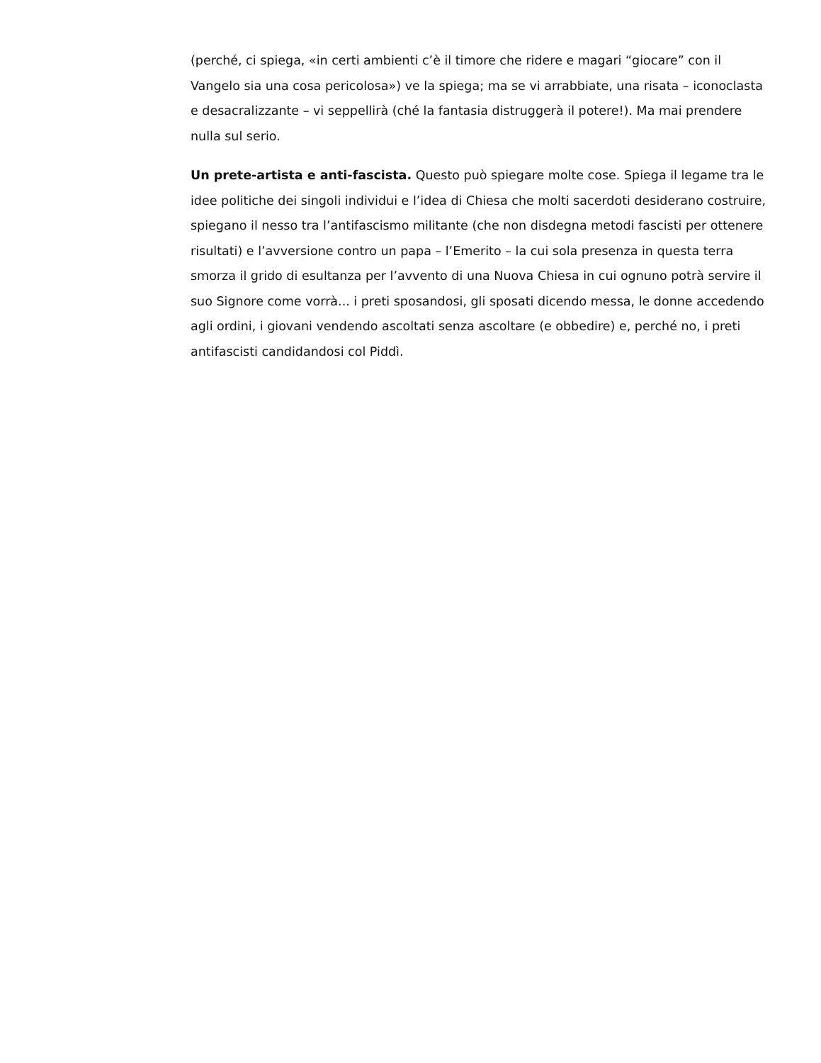(perché, ci spiega, «in certi ambienti c’è il timore che ridere e magari “giocare” con il Vangelo sia una cosa pericolosa») ve la spiega; ma se vi arrabbiate, una risata – iconoclasta e desacralizzante – vi seppellirà (ché la fantasia distruggerà il potere!). Ma mai prendere nulla sul serio.
Un prete-artista e anti-fascista. Questo può spiegare molte cose. Spiega il legame tra le idee politiche dei singoli individui e l’idea di Chiesa che molti sacerdoti desiderano costruire, spiegano il nesso tra l’antifascismo militante (che non disdegna metodi fascisti per ottenere risultati) e l’avversione contro un papa – l’Emerito – la cui sola presenza in questa terra smorza il grido di esultanza per l’avvento di una Nuova Chiesa in cui ognuno potrà servire il suo Signore come vorrà... i preti sposandosi, gli sposati dicendo messa, le donne accedendo agli ordini, i giovani vendendo ascoltati senza ascoltare (e obbedire) e, perché no, i preti antifascisti candidandosi col Piddì.